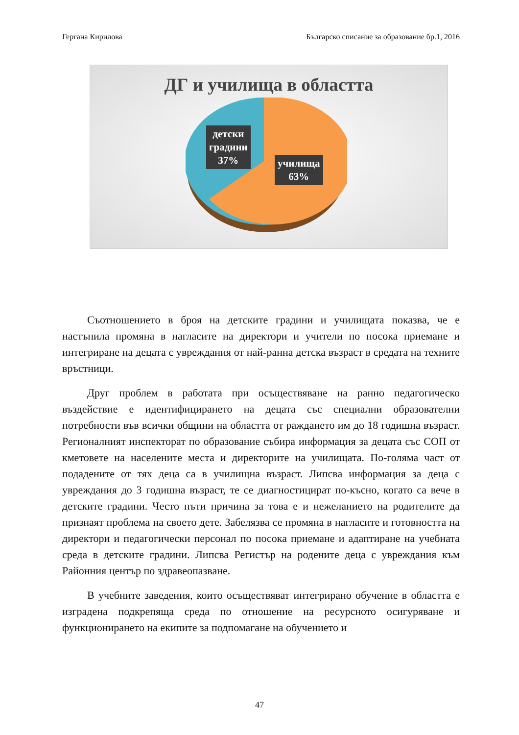Гергана Кирилова Българско списание за образование бр.1, 2016
ДГ и училища в областта
детски
градини
37%
училища
63%
Съотношението в броя на детските градини и училищата показва, че е настъпила промяна в нагласите на директори и учители по посока приемане и интегриране на децата с увреждания от най-ранна детска възраст в средата на техните връстници.
Друг проблем в работата при осъществяване на ранно педагогическо въздействие е идентифицирането на децата със специални образователни потребности във всички общини на областта от раждането им до 18 годишна възраст. Регионалният инспекторат по образование събира информация за децата със СОП от кметовете на населените места и директорите на училищата. По-голяма част от подадените от тях деца са в училищна възраст. Липсва информация за деца с увреждания до 3 годишна възраст, те се диагностицират по-късно, когато са вече в детските градини. Често пъти причина за това е и нежеланието на родителите да признаят проблема на своето дете. Забелязва се промяна в нагласите и готовността на директори и педагогически персонал по посока приемане и адаптиране на учебната среда в детските градини. Липсва Регистър на родените деца с увреждания към Районния център по здравеопазване.
В учебните заведения, които осъществяват интегрирано обучение в областта е изградена подкрепяща среда по отношение на ресурсното осигуряване и функционирането на екипите за подпомагане на обучението и
47